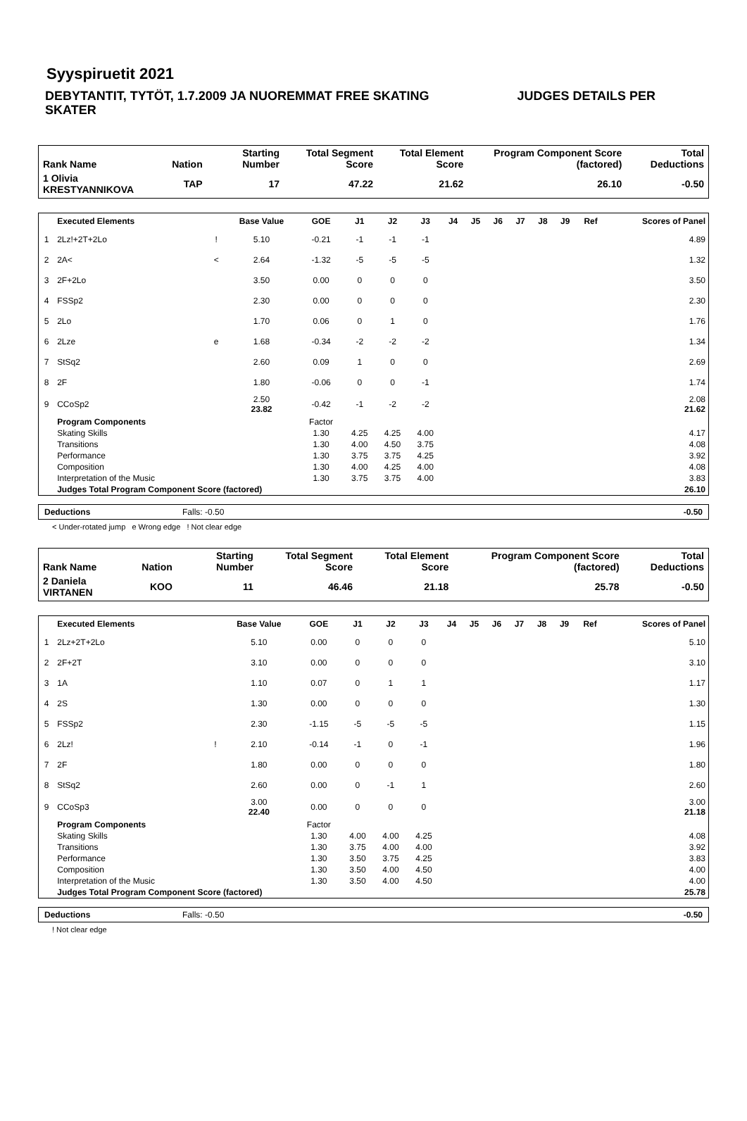Syyspiruetit 2021
DEBYTANTIT, TYTÖT, 1.7.2009 JA NUOREMMAT FREE SKATING JUDGES DETAILS PER SKATER
| Rank Name | Nation | Starting Number | Total Segment Score | Total Element Score | Program Component Score (factored) | Total Deductions |
| --- | --- | --- | --- | --- | --- | --- |
| 1 Olivia KRESTYANNIKOVA | TAP | 17 | 47.22 | 21.62 | 26.10 | -0.50 |
| | Executed Elements | | Base Value | GOE | J1 | J2 | J3 | J4 | J5 | J6 | J7 | J8 | J9 | Ref | Scores of Panel |
| --- | --- | --- | --- | --- | --- | --- | --- | --- | --- | --- | --- | --- | --- | --- | --- |
| 1 | 2Lz!+2T+2Lo | ! | 5.10 | -0.21 | -1 | -1 | -1 | | | | | | | | 4.89 |
| 2 | 2A< | < | 2.64 | -1.32 | -5 | -5 | -5 | | | | | | | | 1.32 |
| 3 | 2F+2Lo | | 3.50 | 0.00 | 0 | 0 | 0 | | | | | | | | 3.50 |
| 4 | FSSp2 | | 2.30 | 0.00 | 0 | 0 | 0 | | | | | | | | 2.30 |
| 5 | 2Lo | | 1.70 | 0.06 | 0 | 1 | 0 | | | | | | | | 1.76 |
| 6 | 2Lze | e | 1.68 | -0.34 | -2 | -2 | -2 | | | | | | | | 1.34 |
| 7 | StSq2 | | 2.60 | 0.09 | 1 | 0 | 0 | | | | | | | | 2.69 |
| 8 | 2F | | 1.80 | -0.06 | 0 | 0 | -1 | | | | | | | | 1.74 |
| 9 | CCoSp2 | | 2.50 23.82 | -0.42 | -1 | -2 | -2 | | | | | | | | 2.08 21.62 |
| | Program Components | | | Factor | | | | | | | | | | | |
| | Skating Skills | | | 1.30 | 4.25 | 4.25 | 4.00 | | | | | | | | 4.17 |
| | Transitions | | | 1.30 | 4.00 | 4.50 | 3.75 | | | | | | | | 4.08 |
| | Performance | | | 1.30 | 3.75 | 3.75 | 4.25 | | | | | | | | 3.92 |
| | Composition | | | 1.30 | 4.00 | 4.25 | 4.00 | | | | | | | | 4.08 |
| | Interpretation of the Music | | | 1.30 | 3.75 | 3.75 | 4.00 | | | | | | | | 3.83 |
| | Judges Total Program Component Score (factored) | | | | | | | | | | | | | | 26.10 |
| Deductions | Falls: -0.50 | -0.50 |
< Under-rotated jump e Wrong edge ! Not clear edge
| Rank Name | Nation | Starting Number | Total Segment Score | Total Element Score | Program Component Score (factored) | Total Deductions |
| --- | --- | --- | --- | --- | --- | --- |
| 2 Daniela VIRTANEN | KOO | 11 | 46.46 | 21.18 | 25.78 | -0.50 |
| | Executed Elements | | Base Value | GOE | J1 | J2 | J3 | J4 | J5 | J6 | J7 | J8 | J9 | Ref | Scores of Panel |
| --- | --- | --- | --- | --- | --- | --- | --- | --- | --- | --- | --- | --- | --- | --- | --- |
| 1 | 2Lz+2T+2Lo | | 5.10 | 0.00 | 0 | 0 | 0 | | | | | | | | 5.10 |
| 2 | 2F+2T | | 3.10 | 0.00 | 0 | 0 | 0 | | | | | | | | 3.10 |
| 3 | 1A | | 1.10 | 0.07 | 0 | 1 | 1 | | | | | | | | 1.17 |
| 4 | 2S | | 1.30 | 0.00 | 0 | 0 | 0 | | | | | | | | 1.30 |
| 5 | FSSp2 | | 2.30 | -1.15 | -5 | -5 | -5 | | | | | | | | 1.15 |
| 6 | 2Lz! | ! | 2.10 | -0.14 | -1 | 0 | -1 | | | | | | | | 1.96 |
| 7 | 2F | | 1.80 | 0.00 | 0 | 0 | 0 | | | | | | | | 1.80 |
| 8 | StSq2 | | 2.60 | 0.00 | 0 | -1 | 1 | | | | | | | | 2.60 |
| 9 | CCoSp3 | | 3.00 22.40 | 0.00 | 0 | 0 | 0 | | | | | | | | 3.00 21.18 |
| | Program Components | | | Factor | | | | | | | | | | | |
| | Skating Skills | | | 1.30 | 4.00 | 4.00 | 4.25 | | | | | | | | 4.08 |
| | Transitions | | | 1.30 | 3.75 | 4.00 | 4.00 | | | | | | | | 3.92 |
| | Performance | | | 1.30 | 3.50 | 3.75 | 4.25 | | | | | | | | 3.83 |
| | Composition | | | 1.30 | 3.50 | 4.00 | 4.50 | | | | | | | | 4.00 |
| | Interpretation of the Music | | | 1.30 | 3.50 | 4.00 | 4.50 | | | | | | | | 4.00 |
| | Judges Total Program Component Score (factored) | | | | | | | | | | | | | | 25.78 |
| Deductions | Falls: -0.50 | -0.50 |
! Not clear edge